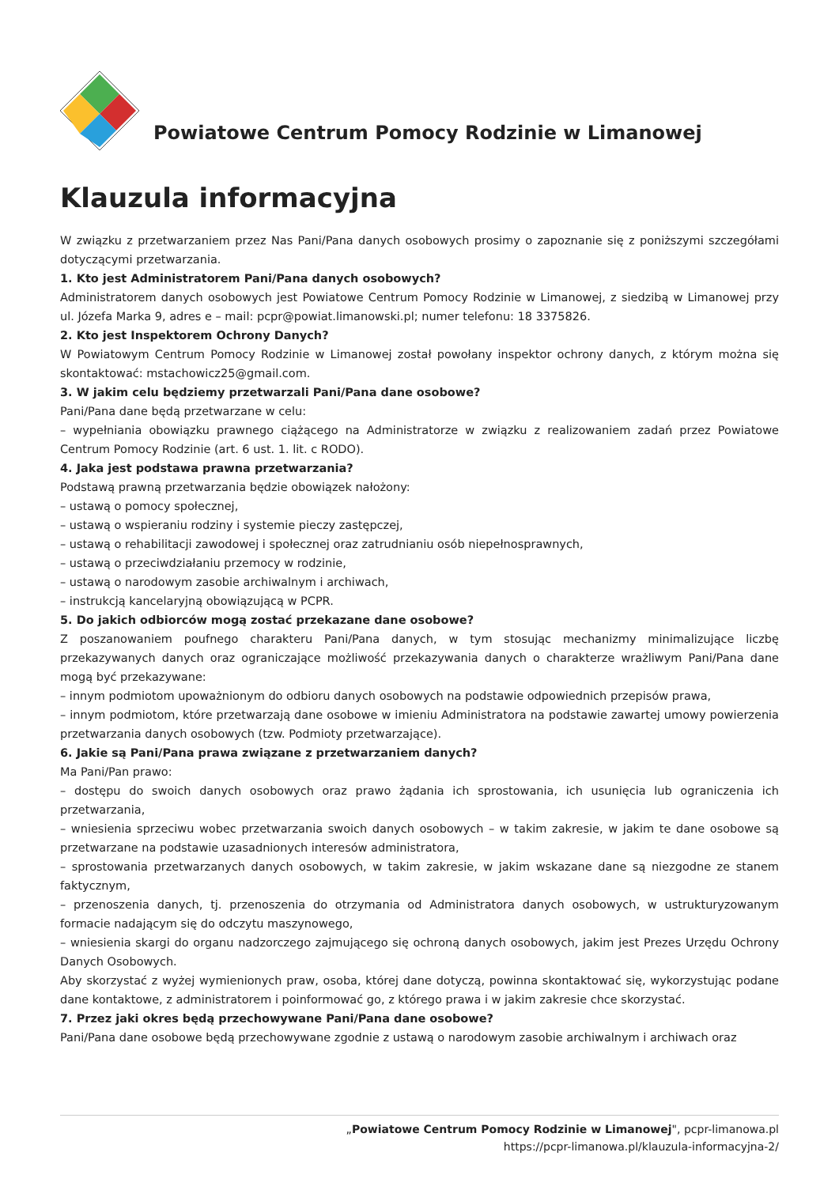Powiatowe Centrum Pomocy Rodzinie w Limanowej
Klauzula informacyjna
W związku z przetwarzaniem przez Nas Pani/Pana danych osobowych prosimy o zapoznanie się z poniższymi szczegółami dotyczącymi przetwarzania.
1. Kto jest Administratorem Pani/Pana danych osobowych?
Administratorem danych osobowych jest Powiatowe Centrum Pomocy Rodzinie w Limanowej, z siedzibą w Limanowej przy ul. Józefa Marka 9, adres e – mail: pcpr@powiat.limanowski.pl; numer telefonu: 18 3375826.
2. Kto jest Inspektorem Ochrony Danych?
W Powiatowym Centrum Pomocy Rodzinie w Limanowej został powołany inspektor ochrony danych, z którym można się skontaktować: mstachowicz25@gmail.com.
3. W jakim celu będziemy przetwarzali Pani/Pana dane osobowe?
Pani/Pana dane będą przetwarzane w celu:
– wypełniania obowiązku prawnego ciążącego na Administratorze w związku z realizowaniem zadań przez Powiatowe Centrum Pomocy Rodzinie (art. 6 ust. 1. lit. c RODO).
4. Jaka jest podstawa prawna przetwarzania?
Podstawą prawną przetwarzania będzie obowiązek nałożony:
– ustawą o pomocy społecznej,
– ustawą o wspieraniu rodziny i systemie pieczy zastępczej,
– ustawą o rehabilitacji zawodowej i społecznej oraz zatrudnianiu osób niepełnosprawnych,
– ustawą o przeciwdziałaniu przemocy w rodzinie,
– ustawą o narodowym zasobie archiwalnym i archiwach,
– instrukcją kancelaryjną obowiązującą w PCPR.
5. Do jakich odbiorców mogą zostać przekazane dane osobowe?
Z poszanowaniem poufnego charakteru Pani/Pana danych, w tym stosując mechanizmy minimalizujące liczbę przekazywanych danych oraz ograniczające możliwość przekazywania danych o charakterze wrażliwym Pani/Pana dane mogą być przekazywane:
– innym podmiotom upoważnionym do odbioru danych osobowych na podstawie odpowiednich przepisów prawa,
– innym podmiotom, które przetwarzają dane osobowe w imieniu Administratora na podstawie zawartej umowy powierzenia przetwarzania danych osobowych (tzw. Podmioty przetwarzające).
6. Jakie są Pani/Pana prawa związane z przetwarzaniem danych?
Ma Pani/Pan prawo:
– dostępu do swoich danych osobowych oraz prawo żądania ich sprostowania, ich usunięcia lub ograniczenia ich przetwarzania,
– wniesienia sprzeciwu wobec przetwarzania swoich danych osobowych – w takim zakresie, w jakim te dane osobowe są przetwarzane na podstawie uzasadnionych interesów administratora,
– sprostowania przetwarzanych danych osobowych, w takim zakresie, w jakim wskazane dane są niezgodne ze stanem faktycznym,
– przenoszenia danych, tj. przenoszenia do otrzymania od Administratora danych osobowych, w ustrukturyzowanym formacie nadającym się do odczytu maszynowego,
– wniesienia skargi do organu nadzorczego zajmującego się ochroną danych osobowych, jakim jest Prezes Urzędu Ochrony Danych Osobowych.
Aby skorzystać z wyżej wymienionych praw, osoba, której dane dotyczą, powinna skontaktować się, wykorzystując podane dane kontaktowe, z administratorem i poinformować go, z którego prawa i w jakim zakresie chce skorzystać.
7. Przez jaki okres będą przechowywane Pani/Pana dane osobowe?
Pani/Pana dane osobowe będą przechowywane zgodnie z ustawą o narodowym zasobie archiwalnym i archiwach oraz
„Powiatowe Centrum Pomocy Rodzinie w Limanowej", pcpr-limanowa.pl
https://pcpr-limanowa.pl/klauzula-informacyjna-2/